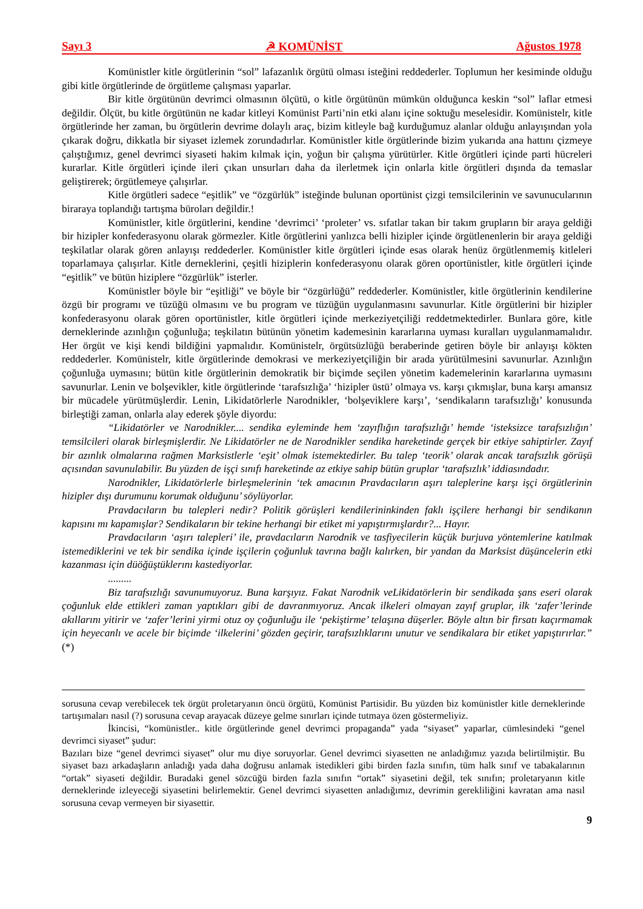Sayı 3 ☭ KOMÜNİST Ağustos 1978
Komünistler kitle örgütlerinin “sol” lafazanlık örgütü olması isteğini reddederler. Toplumun her kesiminde olduğu gibi kitle örgütlerinde de örgütleme çalışması yaparlar.
Bir kitle örgütünün devrimci olmasının ölçütü, o kitle örgütünün mümkün olduğunca keskin “sol” laflar etmesi değildir. Ölçüt, bu kitle örgütünün ne kadar kitleyi Komünist Parti’nin etki alanı içine soktuğu meselesidir. Komünistelr, kitle örgütlerinde her zaman, bu örgütlerin devrime dolaylı araç, bizim kitleyle bağ kurduğumuz alanlar olduğu anlayışından yola çıkarak doğru, dikkatla bir siyaset izlemek zorundadırlar. Komünistler kitle örgütlerinde bizim yukarıda ana hattını çizmeye çalıştığımız, genel devrimci siyaseti hakim kılmak için, yoğun bir çalışma yürütürler. Kitle örgütleri içinde parti hücreleri kurarlar. Kitle örgütleri içinde ileri çıkan unsurları daha da ilerletmek için onlarla kitle örgütleri dışında da temaslar geliştirerek; örgütlemeye çalışırlar.
Kitle örgütleri sadece “eşitlik” ve “özgürlük” isteğinde bulunan oportünist çizgi temsilcilerinin ve savunucularının biraraya toplandığı tartışma büroları değildir.!
Komünistler, kitle örgütlerini, kendine ‘devrimci’ ‘proleter’ vs. sıfatlar takan bir takım grupların bir araya geldiği bir hizipler konfederasyonu olarak görmezler. Kitle örgütlerini yanlızca belli hizipler içinde örgütlenenlerin bir araya geldiği teşkilatlar olarak gören anlayışı reddederler. Komünistler kitle örgütleri içinde esas olarak henüz örgütlenmemiş kitleleri toparlamaya çalışırlar. Kitle derneklerini, çeşitli hiziplerin konfederasyonu olarak gören oportünistler, kitle örgütleri içinde “eşitlik” ve bütün hiziplere “özgürlük” isterler.
Komünistler böyle bir “eşitliği” ve böyle bir “özgürlüğü” reddederler. Komünistler, kitle örgütlerinin kendilerine özgü bir programı ve tüzüğü olmasını ve bu program ve tüzüğün uygulanmasını savunurlar. Kitle örgütlerini bir hizipler konfederasyonu olarak gören oportünistler, kitle örgütleri içinde merkeziyetçiliği reddetmektedirler. Bunlara göre, kitle derneklerinde azınlığın çoğunluğa; teşkilatın bütünün yönetim kademesinin kararlarına uyması kuralları uygulanmamalıdır. Her örgüt ve kişi kendi bildiğini yapmalıdır. Komünistelr, örgütsüzlüğü beraberinde getiren böyle bir anlayışı kökten reddederler. Komünistelr, kitle örgütlerinde demokrasi ve merkeziyetçiliğin bir arada yürütülmesini savunurlar. Azınlığın çoğunluğa uymasını; bütün kitle örgütlerinin demokratik bir biçimde seçilen yönetim kademelerinin kararlarına uymasını savunurlar. Lenin ve bolşevikler, kitle örgütlerinde ‘tarafsızlığa’ ‘hizipler üstü’ olmaya vs. karşı çıkmışlar, buna karşı amansız bir mücadele yürütmüşlerdir. Lenin, Likidatörlerle Narodnikler, ‘bolşeviklere karşı’, ‘sendikaların tarafsızlığı’ konusunda birleştiği zaman, onlarla alay ederek şöyle diyordu:
“Likidatörler ve Narodnikler.... sendika eyleminde hem ‘zayıflığın tarafsızlığı’ hemde ‘isteksizce tarafsızlığın’ temsilcileri olarak birleşmişlerdir. Ne Likidatörler ne de Narodnikler sendika hareketinde gerçek bir etkiye sahiptirler. Zayıf bir azınlık olmalarına rağmen Marksistlerle ‘eşit’ olmak istemektedirler. Bu talep ‘teorik’ olarak ancak tarafsızlık görüşü açısından savunulabilir. Bu yüzden de işçi sınıfı hareketinde az etkiye sahip bütün gruplar ‘tarafsızlık’ iddiasındadır.
Narodnikler, Likidatörlerle birleşmelerinin ‘tek amacının Pravdacıların aşırı taleplerine karşı işçi örgütlerinin hizipler dışı durumunu korumak olduğunu’ söylüyorlar.
Pravdacıların bu talepleri nedir? Politik görüşleri kendilerininkinden faklı işçilere herhangi bir sendikanın kapısını mı kapamışlar? Sendikaların bir tekine herhangi bir etiket mi yapıştırmışlardır?... Hayır.
Pravdacıların ‘aşırı talepleri’ ile, pravdacıların Narodnik ve tasfiyecilerin küçük burjuva yöntemlerine katılmak istemediklerini ve tek bir sendika içinde işçilerin çoğunluk tavrına bağlı kalırken, bir yandan da Marksist düşüncelerin etki kazanması için düöğüştüklerını kastediyorlar.
.........
Biz tarafsızlığı savunumuyoruz. Buna karşıyız. Fakat Narodnik veLikidatörlerin bir sendikada şans eseri olarak çoğunluk elde ettikleri zaman yaptıkları gibi de davranmıyoruz. Ancak ilkeleri olmayan zayıf gruplar, ilk ‘zafer’lerinde akıllarını yitirir ve ‘zafer’lerini yirmi otuz oy çoğunluğu ile ‘pekiştirme’ telaşına düşerler. Böyle altın bir firsatı kaçırmamak için heyecanlı ve acele bir biçimde ‘ilkelerini’ gözden geçirir, tarafsızlıklarını unutur ve sendikalara bir etiket yapıştırırlar.” (*)
sorusuna cevap verebilecek tek örgüt proletaryanın öncü örgütü, Komünist Partisidir. Bu yüzden biz komünistler kitle derneklerinde tartışımaları nasıl (?) sorusuna cevap arayacak düzeye gelme sınırları içinde tutmaya özen göstermeliyiz.
İkincisi, “komünistler.. kitle örgütlerinde genel devrimci propaganda” yada “siyaset” yaparlar, cümlesindeki “genel devrimci siyaset” şudur:
Bazıları bize “genel devrimci siyaset” olur mu diye soruyorlar. Genel devrimci siyasetten ne anladığımız yazıda belirtilmiştir. Bu siyaset bazı arkadaşların anladığı yada daha doğrusu anlamak istedikleri gibi birden fazla sınıfın, tüm halk sınıf ve tabakalarının “ortak” siyaseti değildir. Buradaki genel sözcüğü birden fazla sınıfın “ortak” siyasetini değil, tek sınıfın; proletaryanın kitle derneklerinde izleyeceği siyasetini belirlemektir. Genel devrimci siyasetten anladığımız, devrimin gerekliliğini kavratan ama nasıl sorusuna cevap vermeyen bir siyasettir.
9